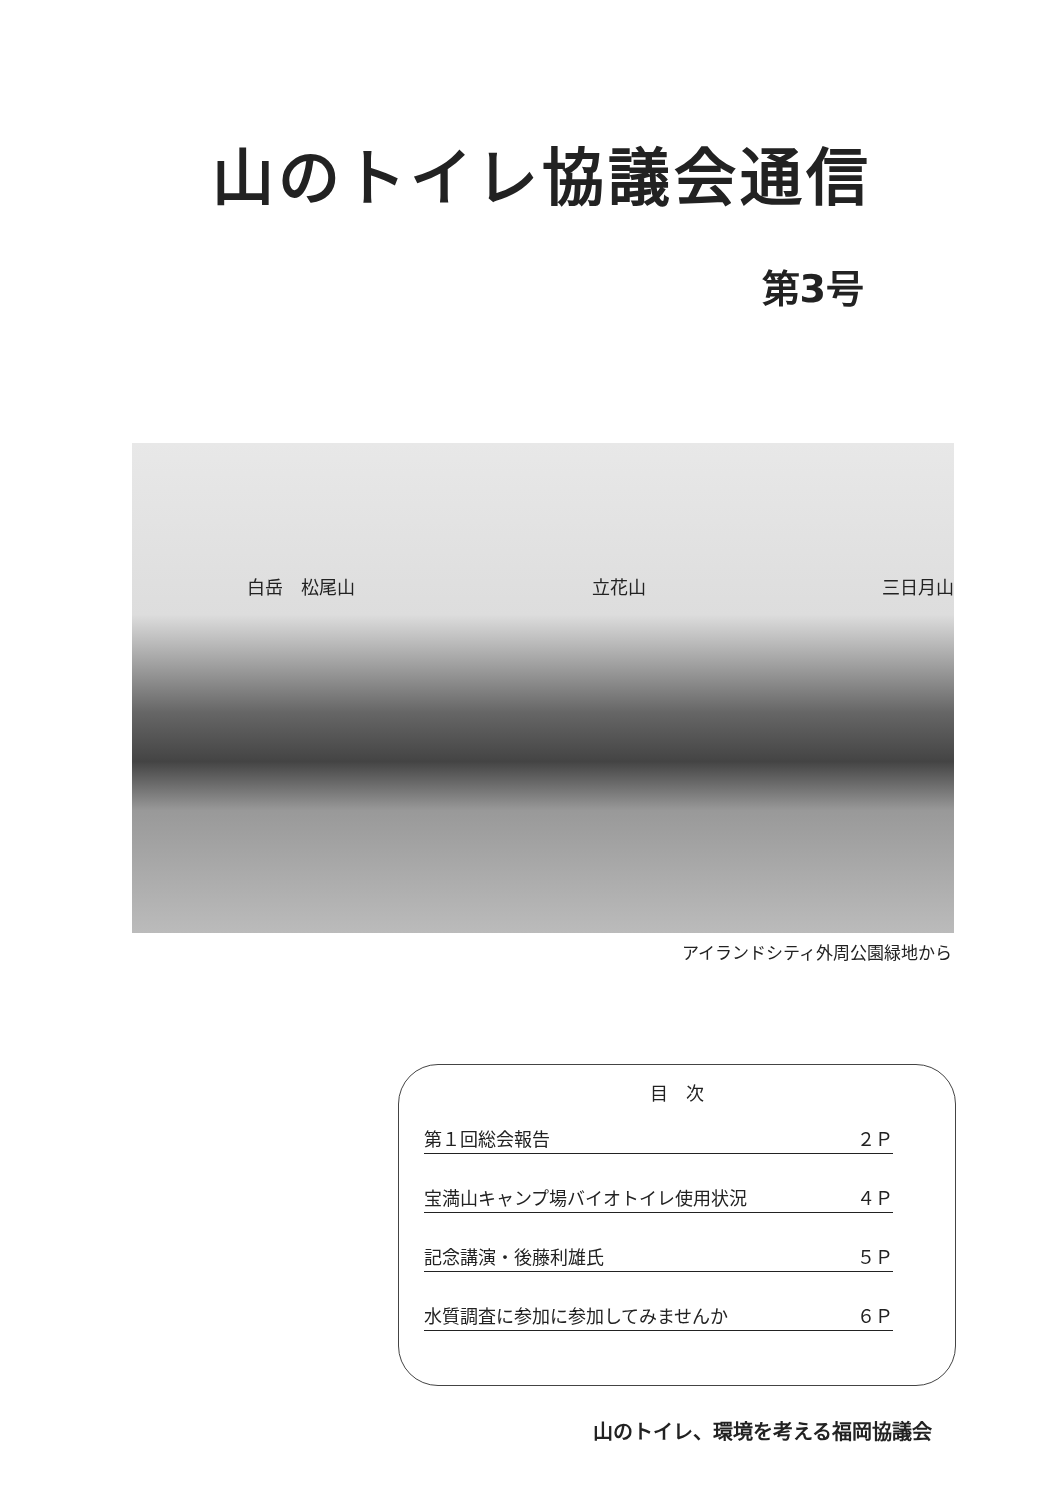山のトイレ協議会通信
第3号
白岳　松尾山 立花山 三日月山
アイランドシティ外周公園緑地から
目　次
第１回総会報告 ２Ｐ
宝満山キャンプ場バイオトイレ使用状況 ４Ｐ
記念講演・後藤利雄氏 ５Ｐ
水質調査に参加に参加してみませんか ６Ｐ
山のトイレ、環境を考える福岡協議会